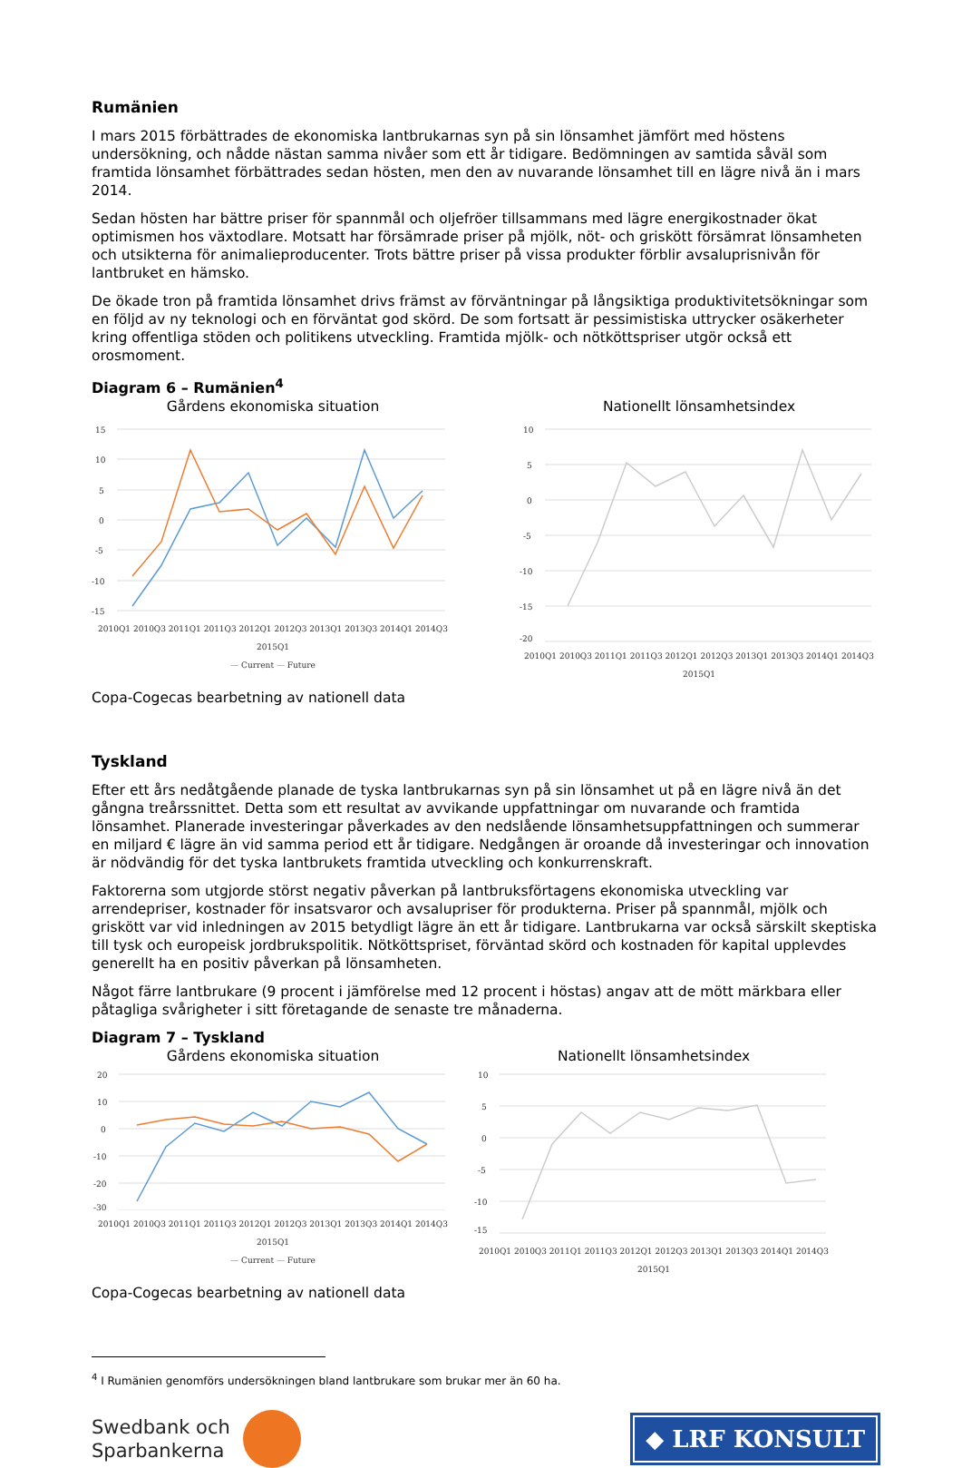Rumänien
I mars 2015 förbättrades de ekonomiska lantbrukarnas syn på sin lönsamhet jämfört med höstens undersökning, och nådde nästan samma nivåer som ett år tidigare. Bedömningen av samtida såväl som framtida lönsamhet förbättrades sedan hösten, men den av nuvarande lönsamhet till en lägre nivå än i mars 2014.
Sedan hösten har bättre priser för spannmål och oljefröer tillsammans med lägre energikostnader ökat optimismen hos växtodlare. Motsatt har försämrade priser på mjölk, nöt- och griskött försämrat lönsamheten och utsikterna för animalieproducenter. Trots bättre priser på vissa produkter förblir avsaluprisnivån för lantbruket en hämsko.
De ökade tron på framtida lönsamhet drivs främst av förväntningar på långsiktiga produktivitetsökningar som en följd av ny teknologi och en förväntat god skörd. De som fortsatt är pessimistiska uttrycker osäkerheter kring offentliga stöden och politikens utveckling. Framtida mjölk- och nötköttspriser utgör också ett orosmoment.
Diagram 6 – Rumänien<sup>4</sup>
Gårdens ekonomiska situation
15
10
5
0
-5
-10
-15
2010Q1 2010Q3 2011Q1 2011Q3 2012Q1 2012Q3 2013Q1 2013Q3 2014Q1 2014Q3 2015Q1
— Current — Future
Nationellt lönsamhetsindex
10
5
0
-5
-10
-15
-20
2010Q1 2010Q3 2011Q1 2011Q3 2012Q1 2012Q3 2013Q1 2013Q3 2014Q1 2014Q3 2015Q1
Copa-Cogecas bearbetning av nationell data
Tyskland
Efter ett års nedåtgående planade de tyska lantbrukarnas syn på sin lönsamhet ut på en lägre nivå än det gångna treårssnittet. Detta som ett resultat av avvikande uppfattningar om nuvarande och framtida lönsamhet. Planerade investeringar påverkades av den nedslående lönsamhetsuppfattningen och summerar en miljard € lägre än vid samma period ett år tidigare. Nedgången är oroande då investeringar och innovation är nödvändig för det tyska lantbrukets framtida utveckling och konkurrenskraft.
Faktorerna som utgjorde störst negativ påverkan på lantbruksförtagens ekonomiska utveckling var arrendepriser, kostnader för insatsvaror och avsalupriser för produkterna. Priser på spannmål, mjölk och griskött var vid inledningen av 2015 betydligt lägre än ett år tidigare. Lantbrukarna var också särskilt skeptiska till tysk och europeisk jordbrukspolitik. Nötköttspriset, förväntad skörd och kostnaden för kapital upplevdes generellt ha en positiv påverkan på lönsamheten.
Något färre lantbrukare (9 procent i jämförelse med 12 procent i höstas) angav att de mött märkbara eller påtagliga svårigheter i sitt företagande de senaste tre månaderna.
Diagram 7 – Tyskland
Gårdens ekonomiska situation
20
10
0
-10
-20
-30
2010Q1 2010Q3 2011Q1 2011Q3 2012Q1 2012Q3 2013Q1 2013Q3 2014Q1 2014Q3 2015Q1
— Current — Future
Nationellt lönsamhetsindex
10
5
0
-5
-10
-15
2010Q1 2010Q3 2011Q1 2011Q3 2012Q1 2012Q3 2013Q1 2013Q3 2014Q1 2014Q3 2015Q1
Copa-Cogecas bearbetning av nationell data
<sup>4</sup> I Rumänien genomförs undersökningen bland lantbrukare som brukar mer än 60 ha.
Swedbank och
Sparbankerna
◆ LRF KONSULT